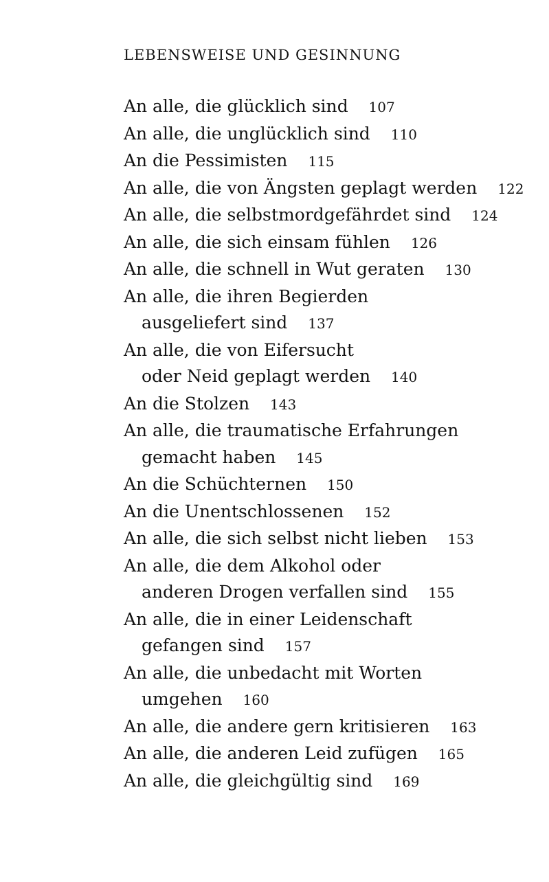LEBENSWEISE UND GESINNUNG
An alle, die glücklich sind 107
An alle, die unglücklich sind 110
An die Pessimisten 115
An alle, die von Ängsten geplagt werden 122
An alle, die selbstmordgefährdet sind 124
An alle, die sich einsam fühlen 126
An alle, die schnell in Wut geraten 130
An alle, die ihren Begierden
ausgeliefert sind 137
An alle, die von Eifersucht
oder Neid geplagt werden 140
An die Stolzen 143
An alle, die traumatische Erfahrungen
gemacht haben 145
An die Schüchternen 150
An die Unentschlossenen 152
An alle, die sich selbst nicht lieben 153
An alle, die dem Alkohol oder
anderen Drogen verfallen sind 155
An alle, die in einer Leidenschaft
gefangen sind 157
An alle, die unbedacht mit Worten
umgehen 160
An alle, die andere gern kritisieren 163
An alle, die anderen Leid zufügen 165
An alle, die gleichgültig sind 169